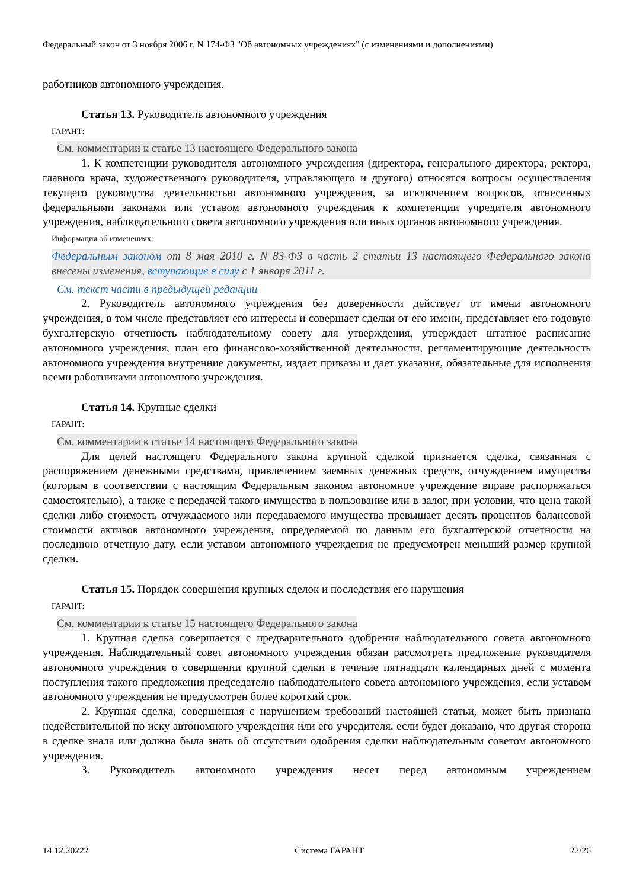Федеральный закон от 3 ноября 2006 г. N 174-ФЗ "Об автономных учреждениях" (с изменениями и дополнениями)
работников автономного учреждения.
Статья 13. Руководитель автономного учреждения
ГАРАНТ:
См. комментарии к статье 13 настоящего Федерального закона
1. К компетенции руководителя автономного учреждения (директора, генерального директора, ректора, главного врача, художественного руководителя, управляющего и другого) относятся вопросы осуществления текущего руководства деятельностью автономного учреждения, за исключением вопросов, отнесенных федеральными законами или уставом автономного учреждения к компетенции учредителя автономного учреждения, наблюдательного совета автономного учреждения или иных органов автономного учреждения.
Информация об изменениях:
Федеральным законом от 8 мая 2010 г. N 83-ФЗ в часть 2 статьи 13 настоящего Федерального закона внесены изменения, вступающие в силу с 1 января 2011 г.
См. текст части в предыдущей редакции
2. Руководитель автономного учреждения без доверенности действует от имени автономного учреждения, в том числе представляет его интересы и совершает сделки от его имени, представляет его годовую бухгалтерскую отчетность наблюдательному совету для утверждения, утверждает штатное расписание автономного учреждения, план его финансово-хозяйственной деятельности, регламентирующие деятельность автономного учреждения внутренние документы, издает приказы и дает указания, обязательные для исполнения всеми работниками автономного учреждения.
Статья 14. Крупные сделки
ГАРАНТ:
См. комментарии к статье 14 настоящего Федерального закона
Для целей настоящего Федерального закона крупной сделкой признается сделка, связанная с распоряжением денежными средствами, привлечением заемных денежных средств, отчуждением имущества (которым в соответствии с настоящим Федеральным законом автономное учреждение вправе распоряжаться самостоятельно), а также с передачей такого имущества в пользование или в залог, при условии, что цена такой сделки либо стоимость отчуждаемого или передаваемого имущества превышает десять процентов балансовой стоимости активов автономного учреждения, определяемой по данным его бухгалтерской отчетности на последнюю отчетную дату, если уставом автономного учреждения не предусмотрен меньший размер крупной сделки.
Статья 15. Порядок совершения крупных сделок и последствия его нарушения
ГАРАНТ:
См. комментарии к статье 15 настоящего Федерального закона
1. Крупная сделка совершается с предварительного одобрения наблюдательного совета автономного учреждения. Наблюдательный совет автономного учреждения обязан рассмотреть предложение руководителя автономного учреждения о совершении крупной сделки в течение пятнадцати календарных дней с момента поступления такого предложения председателю наблюдательного совета автономного учреждения, если уставом автономного учреждения не предусмотрен более короткий срок.
2. Крупная сделка, совершенная с нарушением требований настоящей статьи, может быть признана недействительной по иску автономного учреждения или его учредителя, если будет доказано, что другая сторона в сделке знала или должна была знать об отсутствии одобрения сделки наблюдательным советом автономного учреждения.
3. Руководитель автономного учреждения несет перед автономным учреждением
14.12.20222 Система ГАРАНТ 22/26